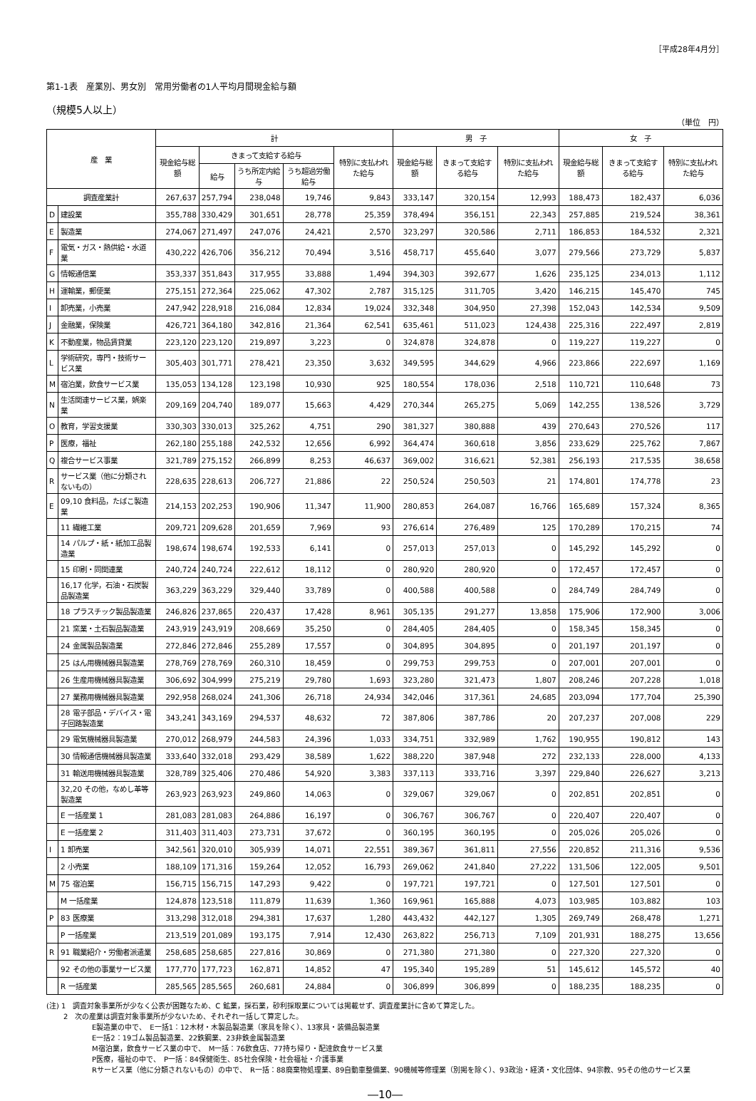［平成28年4月分］
第1-1表　産業別、男女別　常用労働者の1人平均月間現金給与額
（規模5人以上）
（単位　円）
| 産 業 | | 計 | | | | | 男 子 | | | 女 子 | | |
| --- | --- | --- | --- | --- | --- | --- | --- | --- | --- | --- | --- | --- |
| | | 現金給与総額 | きまって支給する給与 | | | 特別に支払われた給与 | 現金給与総額 | きまって支給する給与 | 特別に支払われた給与 | 現金給与総額 | きまって支給する給与 | 特別に支払われた給与 |
| | | | 給与 | うち所定内給与 | うち超過労働給与 | | | | | | | |
| 調査産業計 | | 267,637 | 257,794 | 238,048 | 19,746 | 9,843 | 333,147 | 320,154 | 12,993 | 188,473 | 182,437 | 6,036 |
| D | 建設業 | 355,788 | 330,429 | 301,651 | 28,778 | 25,359 | 378,494 | 356,151 | 22,343 | 257,885 | 219,524 | 38,361 |
| E | 製造業 | 274,067 | 271,497 | 247,076 | 24,421 | 2,570 | 323,297 | 320,586 | 2,711 | 186,853 | 184,532 | 2,321 |
| F | 電気・ガス・熱供給・水道業 | 430,222 | 426,706 | 356,212 | 70,494 | 3,516 | 458,717 | 455,640 | 3,077 | 279,566 | 273,729 | 5,837 |
| G | 情報通信業 | 353,337 | 351,843 | 317,955 | 33,888 | 1,494 | 394,303 | 392,677 | 1,626 | 235,125 | 234,013 | 1,112 |
| H | 運輸業，郵便業 | 275,151 | 272,364 | 225,062 | 47,302 | 2,787 | 315,125 | 311,705 | 3,420 | 146,215 | 145,470 | 745 |
| I | 卸売業，小売業 | 247,942 | 228,918 | 216,084 | 12,834 | 19,024 | 332,348 | 304,950 | 27,398 | 152,043 | 142,534 | 9,509 |
| J | 金融業，保険業 | 426,721 | 364,180 | 342,816 | 21,364 | 62,541 | 635,461 | 511,023 | 124,438 | 225,316 | 222,497 | 2,819 |
| K | 不動産業，物品賃貸業 | 223,120 | 223,120 | 219,897 | 3,223 | 0 | 324,878 | 324,878 | 0 | 119,227 | 119,227 | 0 |
| L | 学術研究，専門・技術サービス業 | 305,403 | 301,771 | 278,421 | 23,350 | 3,632 | 349,595 | 344,629 | 4,966 | 223,866 | 222,697 | 1,169 |
| M | 宿泊業，飲食サービス業 | 135,053 | 134,128 | 123,198 | 10,930 | 925 | 180,554 | 178,036 | 2,518 | 110,721 | 110,648 | 73 |
| N | 生活関連サービス業，娯楽業 | 209,169 | 204,740 | 189,077 | 15,663 | 4,429 | 270,344 | 265,275 | 5,069 | 142,255 | 138,526 | 3,729 |
| O | 教育，学習支援業 | 330,303 | 330,013 | 325,262 | 4,751 | 290 | 381,327 | 380,888 | 439 | 270,643 | 270,526 | 117 |
| P | 医療，福祉 | 262,180 | 255,188 | 242,532 | 12,656 | 6,992 | 364,474 | 360,618 | 3,856 | 233,629 | 225,762 | 7,867 |
| Q | 複合サービス事業 | 321,789 | 275,152 | 266,899 | 8,253 | 46,637 | 369,002 | 316,621 | 52,381 | 256,193 | 217,535 | 38,658 |
| R | サービス業（他に分類されないもの） | 228,635 | 228,613 | 206,727 | 21,886 | 22 | 250,524 | 250,503 | 21 | 174,801 | 174,778 | 23 |
| E | 09,10 食料品，たばこ製造業 | 214,153 | 202,253 | 190,906 | 11,347 | 11,900 | 280,853 | 264,087 | 16,766 | 165,689 | 157,324 | 8,365 |
| | 11 繊維工業 | 209,721 | 209,628 | 201,659 | 7,969 | 93 | 276,614 | 276,489 | 125 | 170,289 | 170,215 | 74 |
| | 14 パルプ・紙・紙加工品製造業 | 198,674 | 198,674 | 192,533 | 6,141 | 0 | 257,013 | 257,013 | 0 | 145,292 | 145,292 | 0 |
| | 15 印刷・同関連業 | 240,724 | 240,724 | 222,612 | 18,112 | 0 | 280,920 | 280,920 | 0 | 172,457 | 172,457 | 0 |
| | 16,17 化学，石油・石炭製品製造業 | 363,229 | 363,229 | 329,440 | 33,789 | 0 | 400,588 | 400,588 | 0 | 284,749 | 284,749 | 0 |
| | 18 プラスチック製品製造業 | 246,826 | 237,865 | 220,437 | 17,428 | 8,961 | 305,135 | 291,277 | 13,858 | 175,906 | 172,900 | 3,006 |
| | 21 窯業・土石製品製造業 | 243,919 | 243,919 | 208,669 | 35,250 | 0 | 284,405 | 284,405 | 0 | 158,345 | 158,345 | 0 |
| | 24 金属製品製造業 | 272,846 | 272,846 | 255,289 | 17,557 | 0 | 304,895 | 304,895 | 0 | 201,197 | 201,197 | 0 |
| | 25 はん用機械器具製造業 | 278,769 | 278,769 | 260,310 | 18,459 | 0 | 299,753 | 299,753 | 0 | 207,001 | 207,001 | 0 |
| | 26 生産用機械器具製造業 | 306,692 | 304,999 | 275,219 | 29,780 | 1,693 | 323,280 | 321,473 | 1,807 | 208,246 | 207,228 | 1,018 |
| | 27 業務用機械器具製造業 | 292,958 | 268,024 | 241,306 | 26,718 | 24,934 | 342,046 | 317,361 | 24,685 | 203,094 | 177,704 | 25,390 |
| | 28 電子部品・デバイス・電子回路製造業 | 343,241 | 343,169 | 294,537 | 48,632 | 72 | 387,806 | 387,786 | 20 | 207,237 | 207,008 | 229 |
| | 29 電気機械器具製造業 | 270,012 | 268,979 | 244,583 | 24,396 | 1,033 | 334,751 | 332,989 | 1,762 | 190,955 | 190,812 | 143 |
| | 30 情報通信機械器具製造業 | 333,640 | 332,018 | 293,429 | 38,589 | 1,622 | 388,220 | 387,948 | 272 | 232,133 | 228,000 | 4,133 |
| | 31 輸送用機械器具製造業 | 328,789 | 325,406 | 270,486 | 54,920 | 3,383 | 337,113 | 333,716 | 3,397 | 229,840 | 226,627 | 3,213 |
| | 32,20 その他，なめし革等製造業 | 263,923 | 263,923 | 249,860 | 14,063 | 0 | 329,067 | 329,067 | 0 | 202,851 | 202,851 | 0 |
| | E 一括産業 1 | 281,083 | 281,083 | 264,886 | 16,197 | 0 | 306,767 | 306,767 | 0 | 220,407 | 220,407 | 0 |
| | E 一括産業 2 | 311,403 | 311,403 | 273,731 | 37,672 | 0 | 360,195 | 360,195 | 0 | 205,026 | 205,026 | 0 |
| I | 1 卸売業 | 342,561 | 320,010 | 305,939 | 14,071 | 22,551 | 389,367 | 361,811 | 27,556 | 220,852 | 211,316 | 9,536 |
| | 2 小売業 | 188,109 | 171,316 | 159,264 | 12,052 | 16,793 | 269,062 | 241,840 | 27,222 | 131,506 | 122,005 | 9,501 |
| M | 75 宿泊業 | 156,715 | 156,715 | 147,293 | 9,422 | 0 | 197,721 | 197,721 | 0 | 127,501 | 127,501 | 0 |
| | M 一括産業 | 124,878 | 123,518 | 111,879 | 11,639 | 1,360 | 169,961 | 165,888 | 4,073 | 103,985 | 103,882 | 103 |
| P | 83 医療業 | 313,298 | 312,018 | 294,381 | 17,637 | 1,280 | 443,432 | 442,127 | 1,305 | 269,749 | 268,478 | 1,271 |
| | P 一括産業 | 213,519 | 201,089 | 193,175 | 7,914 | 12,430 | 263,822 | 256,713 | 7,109 | 201,931 | 188,275 | 13,656 |
| R | 91 職業紹介・労働者派遣業 | 258,685 | 258,685 | 227,816 | 30,869 | 0 | 271,380 | 271,380 | 0 | 227,320 | 227,320 | 0 |
| | 92 その他の事業サービス業 | 177,770 | 177,723 | 162,871 | 14,852 | 47 | 195,340 | 195,289 | 51 | 145,612 | 145,572 | 40 |
| | R 一括産業 | 285,565 | 285,565 | 260,681 | 24,884 | 0 | 306,899 | 306,899 | 0 | 188,235 | 188,235 | 0 |
(注) 1　調査対象事業所が少なく公表が困難なため、C 鉱業，採石業，砂利採取業については掲載せず、調査産業計に含めて算定した。
2　次の産業は調査対象事業所が少ないため、それぞれ一括して算定した。
E製造業の中で、　E一括1：12木材・木製品製造業（家具を除く）、13家具・装備品製造業
E一括2：19ゴム製品製造業、22鉄鋼業、23非鉄金属製造業
M宿泊業，飲食サービス業の中で、　M一括：76飲食店、77持ち帰り・配達飲食サービス業
P医療，福祉の中で、　P一括：84保健衛生、85社会保険・社会福祉・介護事業
Rサービス業（他に分類されないもの）の中で、　R一括：88廃棄物処理業、89自動車整備業、90機械等修理業（別掲を除く）、93政治・経済・文化団体、94宗教、95その他のサービス業
―10―